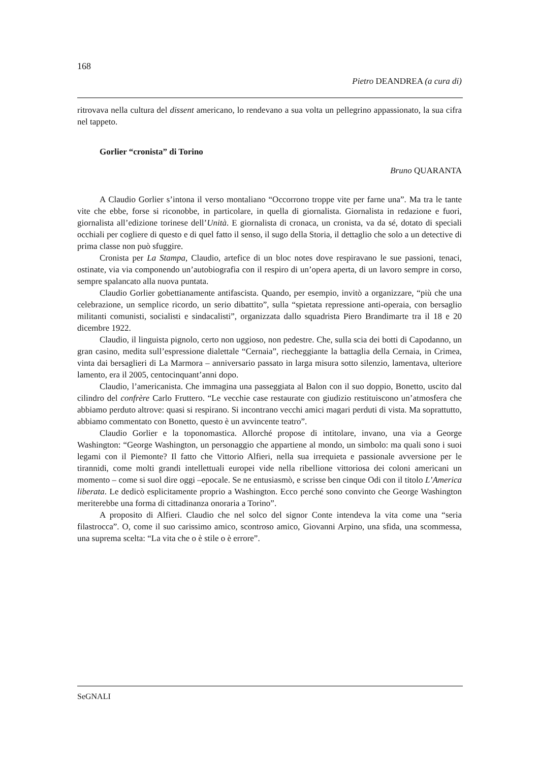168
Pietro DEANDREA (a cura di)
ritrovava nella cultura del dissent americano, lo rendevano a sua volta un pellegrino appassionato, la sua cifra nel tappeto.
Gorlier “cronista” di Torino
Bruno QUARANTA
A Claudio Gorlier s’intona il verso montaliano “Occorrono troppe vite per farne una”. Ma tra le tante vite che ebbe, forse si riconobbe, in particolare, in quella di giornalista. Giornalista in redazione e fuori, giornalista all’edizione torinese dell’Unità. E giornalista di cronaca, un cronista, va da sé, dotato di speciali occhiali per cogliere di questo e di quel fatto il senso, il sugo della Storia, il dettaglio che solo a un detective di prima classe non può sfuggire.
Cronista per La Stampa, Claudio, artefice di un bloc notes dove respiravano le sue passioni, tenaci, ostinate, via via componendo un’autobiografia con il respiro di un’opera aperta, di un lavoro sempre in corso, sempre spalancato alla nuova puntata.
Claudio Gorlier gobettianamente antifascista. Quando, per esempio, invitò a organizzare, “più che una celebrazione, un semplice ricordo, un serio dibattito”, sulla “spietata repressione anti-operaia, con bersaglio militanti comunisti, socialisti e sindacalisti”, organizzata dallo squadrista Piero Brandimarte tra il 18 e 20 dicembre 1922.
Claudio, il linguista pignolo, certo non uggioso, non pedestre. Che, sulla scia dei botti di Capodanno, un gran casino, medita sull’espressione dialettale “Cernaia”, riecheggiante la battaglia della Cernaia, in Crimea, vinta dai bersaglieri di La Marmora – anniversario passato in larga misura sotto silenzio, lamentava, ulteriore lamento, era il 2005, centocinquant’anni dopo.
Claudio, l’americanista. Che immagina una passeggiata al Balon con il suo doppio, Bonetto, uscito dal cilindro del confrère Carlo Fruttero. “Le vecchie case restaurate con giudizio restituiscono un’atmosfera che abbiamo perduto altrove: quasi si respirano. Si incontrano vecchi amici magari perduti di vista. Ma soprattutto, abbiamo commentato con Bonetto, questo è un avvincente teatro”.
Claudio Gorlier e la toponomastica. Allorché propose di intitolare, invano, una via a George Washington: “George Washington, un personaggio che appartiene al mondo, un simbolo: ma quali sono i suoi legami con il Piemonte? Il fatto che Vittorio Alfieri, nella sua irrequieta e passionale avversione per le tirannidi, come molti grandi intellettuali europei vide nella ribellione vittoriosa dei coloni americani un momento – come si suol dire oggi –epocale. Se ne entusiasmò, e scrisse ben cinque Odi con il titolo L’America liberata. Le dedicò esplicitamente proprio a Washington. Ecco perché sono convinto che George Washington meriterebbe una forma di cittadinanza onoraria a Torino”.
A proposito di Alfieri. Claudio che nel solco del signor Conte intendeva la vita come una “seria filastrocca”. O, come il suo carissimo amico, scontroso amico, Giovanni Arpino, una sfida, una scommessa, una suprema scelta: “La vita che o è stile o è errore”.
SeGNALI